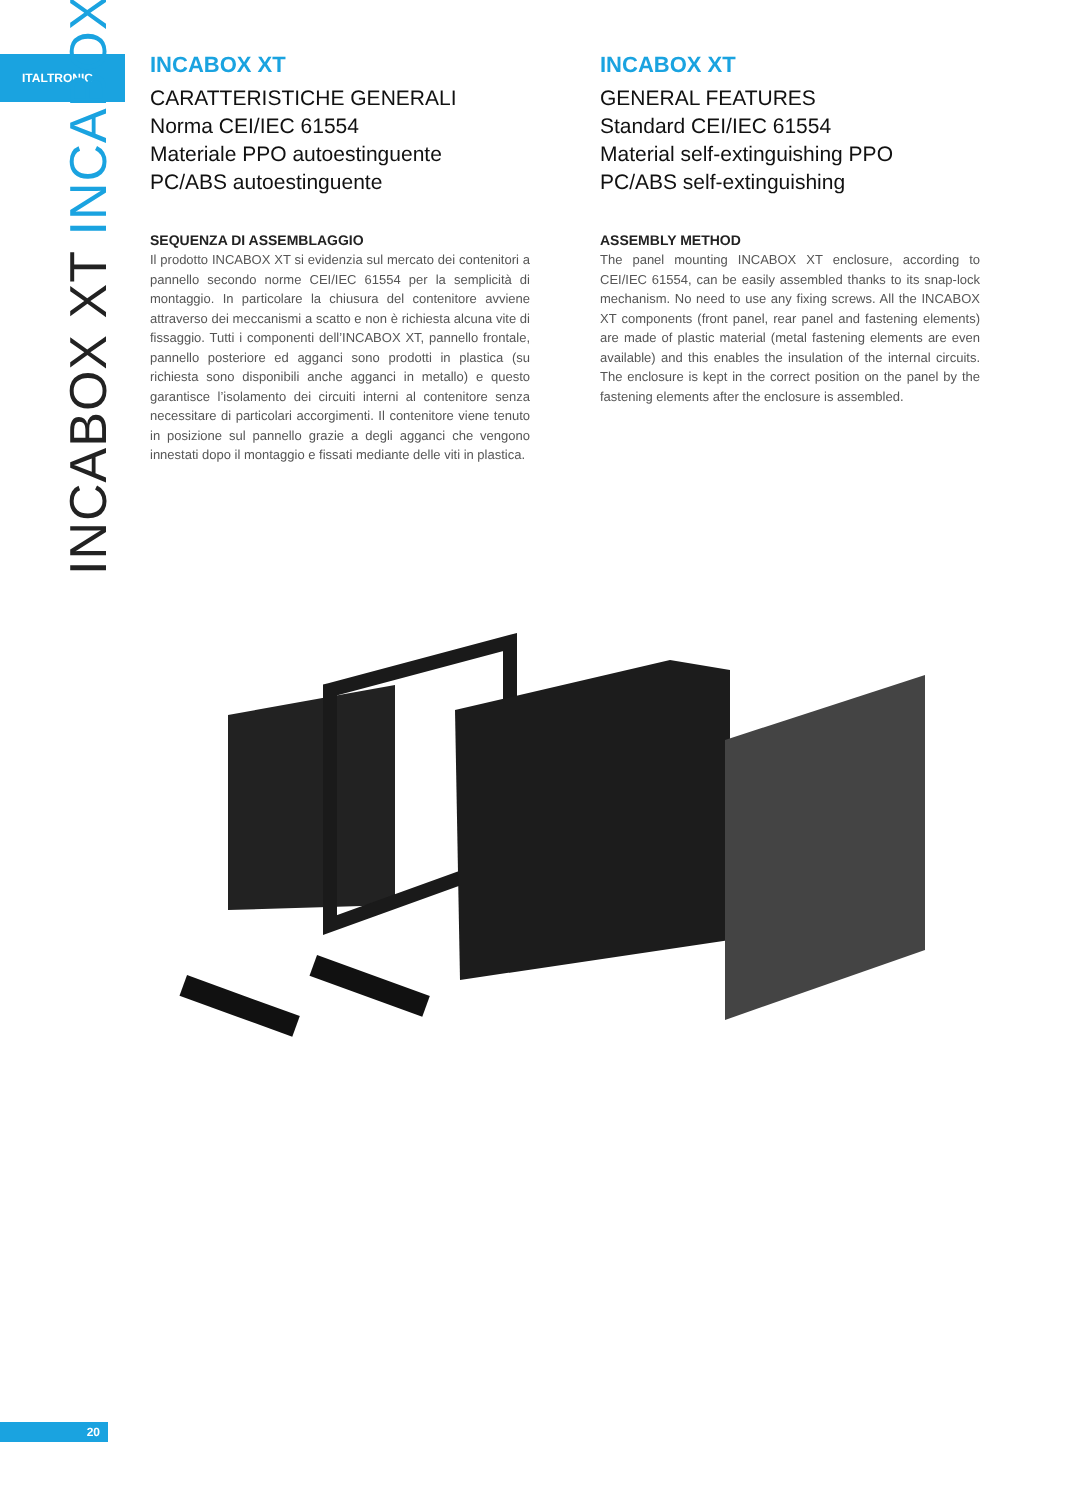ITALTRONIC
INCABOX XT INCABOX
INCABOX XT
CARATTERISTICHE GENERALI
Norma CEI/IEC 61554
Materiale PPO autoestinguente
PC/ABS autoestinguente
SEQUENZA DI ASSEMBLAGGIO
Il prodotto INCABOX XT si evidenzia sul mercato dei contenitori a pannello secondo norme CEI/IEC 61554 per la semplicità di montaggio. In particolare la chiusura del contenitore avviene attraverso dei meccanismi a scatto e non è richiesta alcuna vite di fissaggio. Tutti i componenti dell’INCABOX XT, pannello frontale, pannello posteriore ed agganci sono prodotti in plastica (su richiesta sono disponibili anche agganci in metallo) e questo garantisce l’isolamento dei circuiti interni al contenitore senza necessitare di particolari accorgimenti. Il contenitore viene tenuto in posizione sul pannello grazie a degli agganci che vengono innestati dopo il montaggio e fissati mediante delle viti in plastica.
INCABOX XT
GENERAL FEATURES
Standard CEI/IEC 61554
Material self-extinguishing PPO
PC/ABS self-extinguishing
ASSEMBLY METHOD
The panel mounting INCABOX XT enclosure, according to CEI/IEC 61554, can be easily assembled thanks to its snap-lock mechanism. No need to use any fixing screws. All the INCABOX XT components (front panel, rear panel and fastening elements) are made of plastic material (metal fastening elements are even available) and this enables the insulation of the internal circuits. The enclosure is kept in the correct position on the panel by the fastening elements after the enclosure is assembled.
20